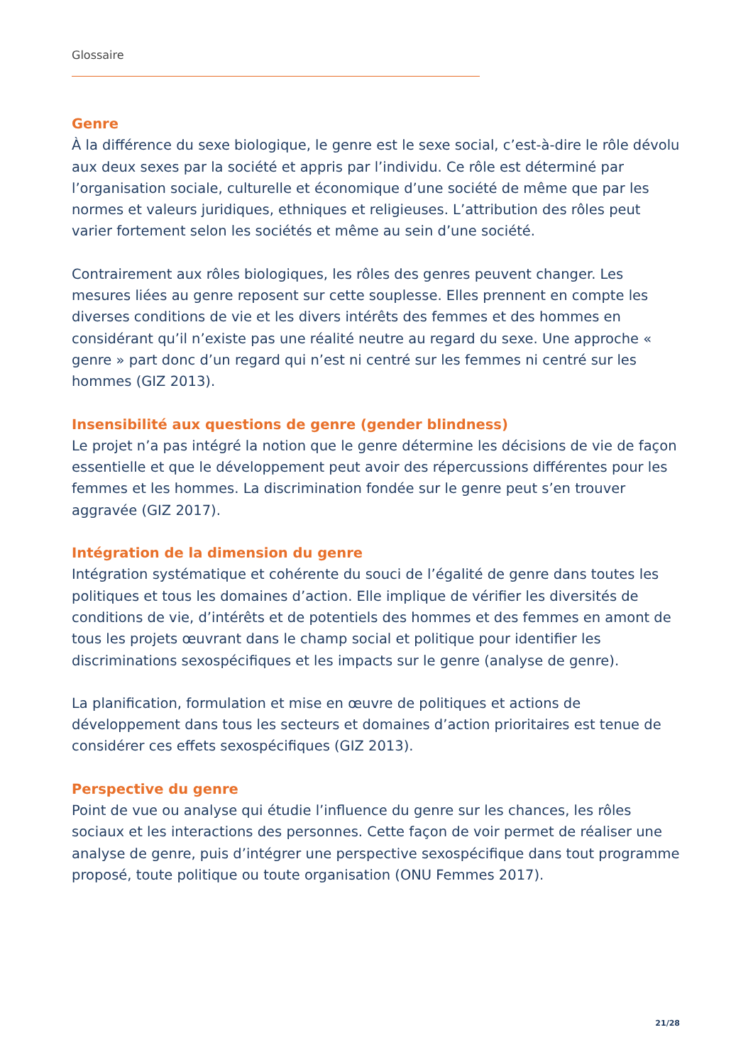Glossaire
Genre
À la différence du sexe biologique, le genre est le sexe social, c’est-à-dire le rôle dévolu aux deux sexes par la société et appris par l’individu. Ce rôle est déterminé par l’organisation sociale, culturelle et économique d’une société de même que par les normes et valeurs juridiques, ethniques et religieuses. L’attribution des rôles peut varier fortement selon les sociétés et même au sein d’une société.
Contrairement aux rôles biologiques, les rôles des genres peuvent changer. Les mesures liées au genre reposent sur cette souplesse. Elles prennent en compte les diverses conditions de vie et les divers intérêts des femmes et des hommes en considérant qu’il n’existe pas une réalité neutre au regard du sexe. Une approche « genre » part donc d’un regard qui n’est ni centré sur les femmes ni centré sur les hommes (GIZ 2013).
Insensibilité aux questions de genre (gender blindness)
Le projet n’a pas intégré la notion que le genre détermine les décisions de vie de façon essentielle et que le développement peut avoir des répercussions différentes pour les femmes et les hommes. La discrimination fondée sur le genre peut s’en trouver aggravée (GIZ 2017).
Intégration de la dimension du genre
Intégration systématique et cohérente du souci de l’égalité de genre dans toutes les politiques et tous les domaines d’action. Elle implique de vérifier les diversités de conditions de vie, d’intérêts et de potentiels des hommes et des femmes en amont de tous les projets œuvrant dans le champ social et politique pour identifier les discriminations sexospécifiques et les impacts sur le genre (analyse de genre).
La planification, formulation et mise en œuvre de politiques et actions de développement dans tous les secteurs et domaines d’action prioritaires est tenue de considérer ces effets sexospécifiques (GIZ 2013).
Perspective du genre
Point de vue ou analyse qui étudie l’influence du genre sur les chances, les rôles sociaux et les interactions des personnes. Cette façon de voir permet de réaliser une analyse de genre, puis d’intégrer une perspective sexospécifique dans tout programme proposé, toute politique ou toute organisation (ONU Femmes 2017).
21/28